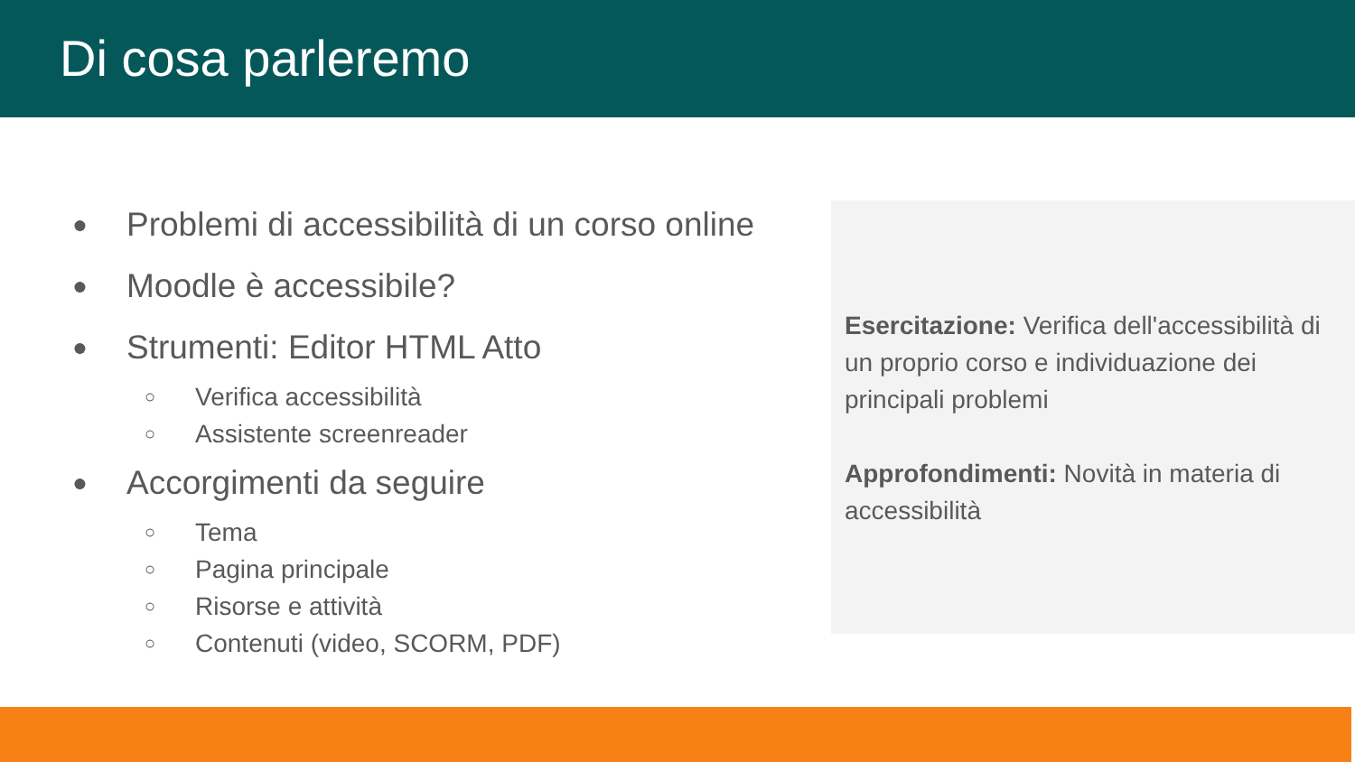Di cosa parleremo
● Problemi di accessibilità di un corso online
● Moodle è accessibile?
● Strumenti: Editor HTML Atto
○ Verifica accessibilità
○ Assistente screenreader
● Accorgimenti da seguire
○ Tema
○ Pagina principale
○ Risorse e attività
○ Contenuti (video, SCORM, PDF)
Esercitazione: Verifica dell'accessibilità di un proprio corso e individuazione dei principali problemi
Approfondimenti: Novità in materia di accessibilità